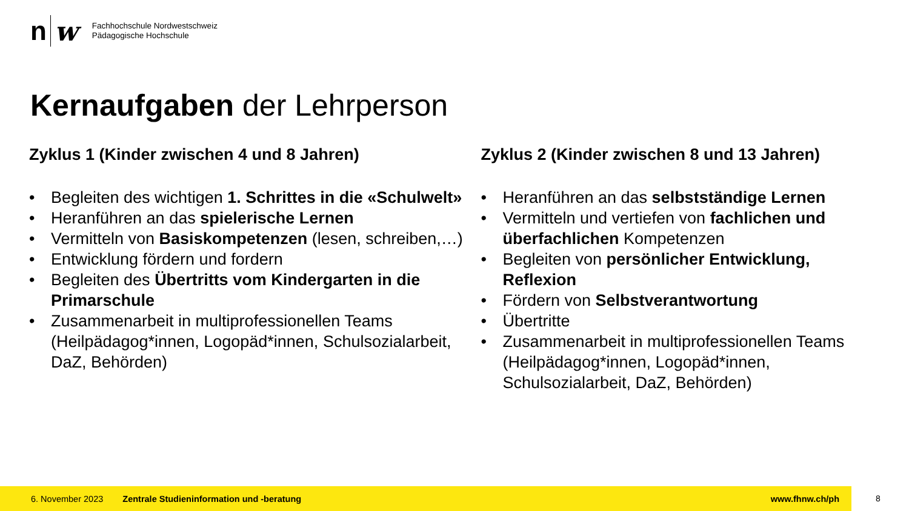n w
Fachhochschule Nordwestschweiz
Pädagogische Hochschule
Kernaufgaben der Lehrperson
Zyklus 1 (Kinder zwischen 4 und 8 Jahren)
• Begleiten des wichtigen 1. Schrittes in die «Schulwelt»
• Heranführen an das spielerische Lernen
• Vermitteln von Basiskompetenzen (lesen, schreiben,…)
• Entwicklung fördern und fordern
• Begleiten des Übertritts vom Kindergarten in die Primarschule
• Zusammenarbeit in multiprofessionellen Teams (Heilpädagog*innen, Logopäd*innen, Schulsozialarbeit, DaZ, Behörden)
Zyklus 2 (Kinder zwischen 8 und 13 Jahren)
• Heranführen an das selbstständige Lernen
• Vermitteln und vertiefen von fachlichen und überfachlichen Kompetenzen
• Begleiten von persönlicher Entwicklung, Reflexion
• Fördern von Selbstverantwortung
• Übertritte
• Zusammenarbeit in multiprofessionellen Teams (Heilpädagog*innen, Logopäd*innen, Schulsozialarbeit, DaZ, Behörden)
6. November 2023 Zentrale Studieninformation und -beratung www.fhnw.ch/ph
8